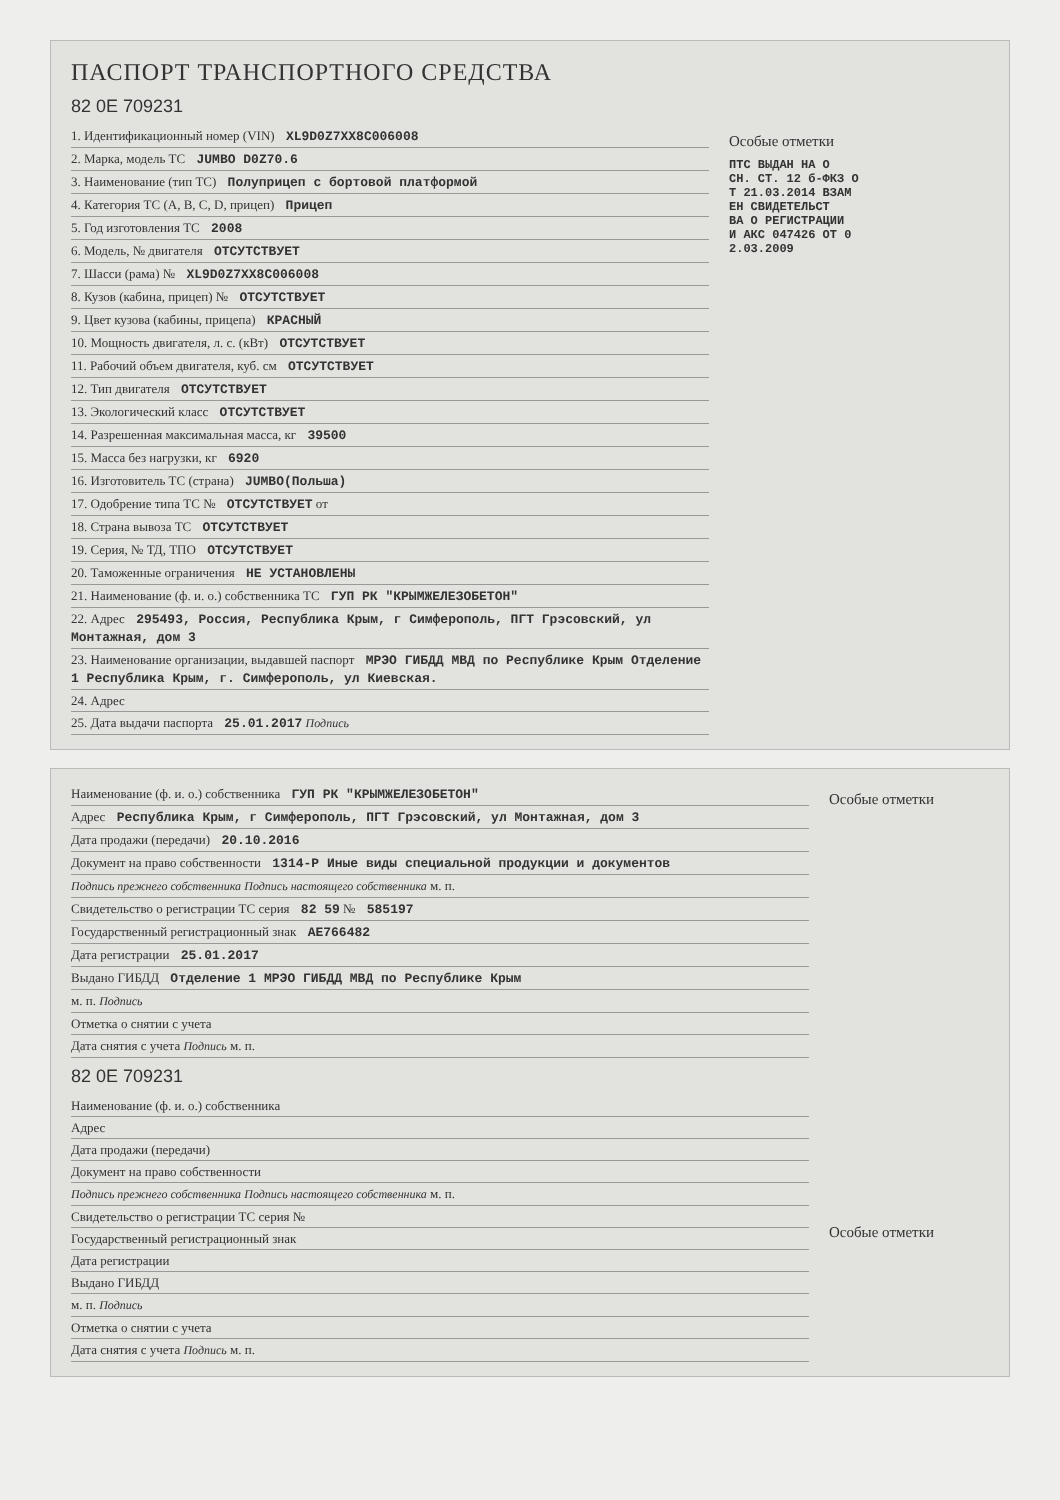ПАСПОРТ ТРАНСПОРТНОГО СРЕДСТВА
82 0Е 709231
1. Идентификационный номер (VIN) XL9D0Z7XX8C006008
2. Марка, модель ТС JUMBO D0Z70.6
3. Наименование (тип ТС) Полуприцеп с бортовой платформой
4. Категория ТС (A, B, C, D, прицеп) Прицеп
5. Год изготовления ТС 2008
6. Модель, № двигателя ОТСУТСТВУЕТ
7. Шасси (рама) № XL9D0Z7XX8C006008
8. Кузов (кабина, прицеп) № ОТСУТСТВУЕТ
9. Цвет кузова (кабины, прицепа) КРАСНЫЙ
10. Мощность двигателя, л. с. (кВт) ОТСУТСТВУЕТ
11. Рабочий объем двигателя, куб. см ОТСУТСТВУЕТ
12. Тип двигателя ОТСУТСТВУЕТ
13. Экологический класс ОТСУТСТВУЕТ
14. Разрешенная максимальная масса, кг 39500
15. Масса без нагрузки, кг 6920
16. Изготовитель ТС (страна) JUMBO(Польша)
17. Одобрение типа ТС № ОТСУТСТВУЕТ от
18. Страна вывоза ТС ОТСУТСТВУЕТ
19. Серия, № ТД, ТПО ОТСУТСТВУЕТ
20. Таможенные ограничения НЕ УСТАНОВЛЕНЫ
21. Наименование (ф. и. о.) собственника ТС ГУП РК "КРЫМЖЕЛЕЗОБЕТОН"
22. Адрес 295493, Россия, Республика Крым, г Симферополь, ПГТ Грэсовский, ул Монтажная, дом 3
23. Наименование организации, выдавшей паспорт МРЭО ГИБДД МВД по Республике Крым Отделение 1 Республика Крым, г. Симферополь, ул Киевская.
24. Адрес
25. Дата выдачи паспорта 25.01.2017 Подпись
Особые отметки
ПТС ВЫДАН НА О
СН. СТ. 12 б-ФКЗ О
Т 21.03.2014 ВЗАМ
ЕН СВИДЕТЕЛЬСТ
ВА О РЕГИСТРАЦИИ
И АКС 047426 ОТ 0
2.03.2009
Наименование (ф. и. о.) собственника ГУП РК "КРЫМЖЕЛЕЗОБЕТОН"
Адрес Республика Крым, г Симферополь, ПГТ Грэсовский, ул Монтажная, дом 3
Дата продажи (передачи) 20.10.2016
Документ на право собственности 1314-Р Иные виды специальной продукции и документов
Подпись прежнего собственника Подпись настоящего собственника м. п.
Свидетельство о регистрации ТС серия 82 59 № 585197
Государственный регистрационный знак АЕ766482
Дата регистрации 25.01.2017
Выдано ГИБДД Отделение 1 МРЭО ГИБДД МВД по Республике Крым
м. п. Подпись
Отметка о снятии с учета
Дата снятия с учета Подпись м. п.
82 0Е 709231
Наименование (ф. и. о.) собственника
Адрес
Дата продажи (передачи)
Документ на право собственности
Подпись прежнего собственника Подпись настоящего собственника м. п.
Свидетельство о регистрации ТС серия №
Государственный регистрационный знак
Дата регистрации
Выдано ГИБДД
м. п. Подпись
Отметка о снятии с учета
Дата снятия с учета Подпись м. п.
Особые отметки
Особые отметки